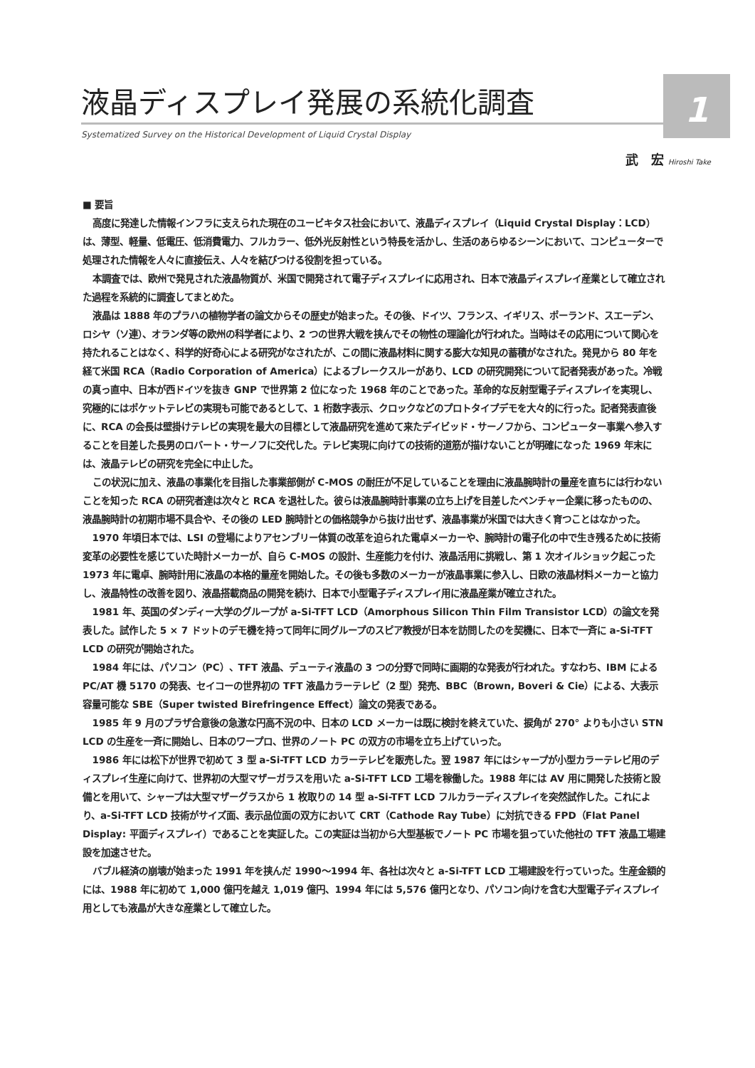1
液晶ディスプレイ発展の系統化調査
Systematized Survey on the Historical Development of Liquid Crystal Display
武　宏 Hiroshi Take
■ 要旨
高度に発達した情報インフラに支えられた現在のユービキタス社会において、液晶ディスプレイ（Liquid Crystal Display：LCD）は、薄型、軽量、低電圧、低消費電力、フルカラー、低外光反射性という特長を活かし、生活のあらゆるシーンにおいて、コンピューターで処理された情報を人々に直接伝え、人々を結びつける役割を担っている。
本調査では、欧州で発見された液晶物質が、米国で開発されて電子ディスプレイに応用され、日本で液晶ディスプレイ産業として確立された過程を系統的に調査してまとめた。
液晶は 1888 年のプラハの植物学者の論文からその歴史が始まった。その後、ドイツ、フランス、イギリス、ポーランド、スエーデン、ロシヤ（ソ連）、オランダ等の欧州の科学者により、2 つの世界大戦を挟んでその物性の理論化が行われた。当時はその応用について関心を持たれることはなく、科学的好奇心による研究がなされたが、この間に液晶材料に関する膨大な知見の蓄積がなされた。発見から 80 年を経て米国 RCA（Radio Corporation of America）によるブレークスルーがあり、LCD の研究開発について記者発表があった。冷戦の真っ直中、日本が西ドイツを抜き GNP で世界第 2 位になった 1968 年のことであった。革命的な反射型電子ディスプレイを実現し、究極的にはポケットテレビの実現も可能であるとして、1 桁数字表示、クロックなどのプロトタイプデモを大々的に行った。記者発表直後に、RCA の会長は壁掛けテレビの実現を最大の目標として液晶研究を進めて来たデイビッド・サーノフから、コンピューター事業へ参入することを目差した長男のロバート・サーノフに交代した。テレビ実現に向けての技術的道筋が描けないことが明確になった 1969 年末には、液晶テレビの研究を完全に中止した。
この状況に加え、液晶の事業化を目指した事業部側が C-MOS の耐圧が不足していることを理由に液晶腕時計の量産を直ちには行わないことを知った RCA の研究者達は次々と RCA を退社した。彼らは液晶腕時計事業の立ち上げを目差したベンチャー企業に移ったものの、液晶腕時計の初期市場不具合や、その後の LED 腕時計との価格競争から抜け出せず、液晶事業が米国では大きく育つことはなかった。
1970 年頃日本では、LSI の登場によりアセンブリー体質の改革を迫られた電卓メーカーや、腕時計の電子化の中で生き残るために技術変革の必要性を感じていた時計メーカーが、自ら C-MOS の設計、生産能力を付け、液晶活用に挑戦し、第 1 次オイルショック起こった 1973 年に電卓、腕時計用に液晶の本格的量産を開始した。その後も多数のメーカーが液晶事業に参入し、日欧の液晶材料メーカーと協力し、液晶特性の改善を図り、液晶搭載商品の開発を続け、日本で小型電子ディスプレイ用に液晶産業が確立された。
1981 年、英国のダンディー大学のグループが a-Si-TFT LCD（Amorphous Silicon Thin Film Transistor LCD）の論文を発表した。試作した 5 × 7 ドットのデモ機を持って同年に同グループのスピア教授が日本を訪問したのを契機に、日本で一斉に a-Si-TFT LCD の研究が開始された。
1984 年には、パソコン（PC）、TFT 液晶、デューティ液晶の 3 つの分野で同時に画期的な発表が行われた。すなわち、IBM による PC/AT 機 5170 の発表、セイコーの世界初の TFT 液晶カラーテレビ（2 型）発売、BBC（Brown, Boveri & Cie）による、大表示容量可能な SBE（Super twisted Birefringence Effect）論文の発表である。
1985 年 9 月のプラザ合意後の急激な円高不況の中、日本の LCD メーカーは既に検討を終えていた、捩角が 270° よりも小さい STN LCD の生産を一斉に開始し、日本のワープロ、世界のノート PC の双方の市場を立ち上げていった。
1986 年には松下が世界で初めて 3 型 a-Si-TFT LCD カラーテレビを販売した。翌 1987 年にはシャープが小型カラーテレビ用のディスプレイ生産に向けて、世界初の大型マザーガラスを用いた a-Si-TFT LCD 工場を稼働した。1988 年には AV 用に開発した技術と設備とを用いて、シャープは大型マザーグラスから 1 枚取りの 14 型 a-Si-TFT LCD フルカラーディスプレイを突然試作した。これにより、a-Si-TFT LCD 技術がサイズ面、表示品位面の双方において CRT（Cathode Ray Tube）に対抗できる FPD（Flat Panel Display: 平面ディスプレイ）であることを実証した。この実証は当初から大型基板でノート PC 市場を狙っていた他社の TFT 液晶工場建設を加速させた。
バブル経済の崩壊が始まった 1991 年を挟んだ 1990〜1994 年、各社は次々と a-Si-TFT LCD 工場建設を行っていった。生産金額的には、1988 年に初めて 1,000 億円を越え 1,019 億円、1994 年には 5,576 億円となり、パソコン向けを含む大型電子ディスプレイ用としても液晶が大きな産業として確立した。